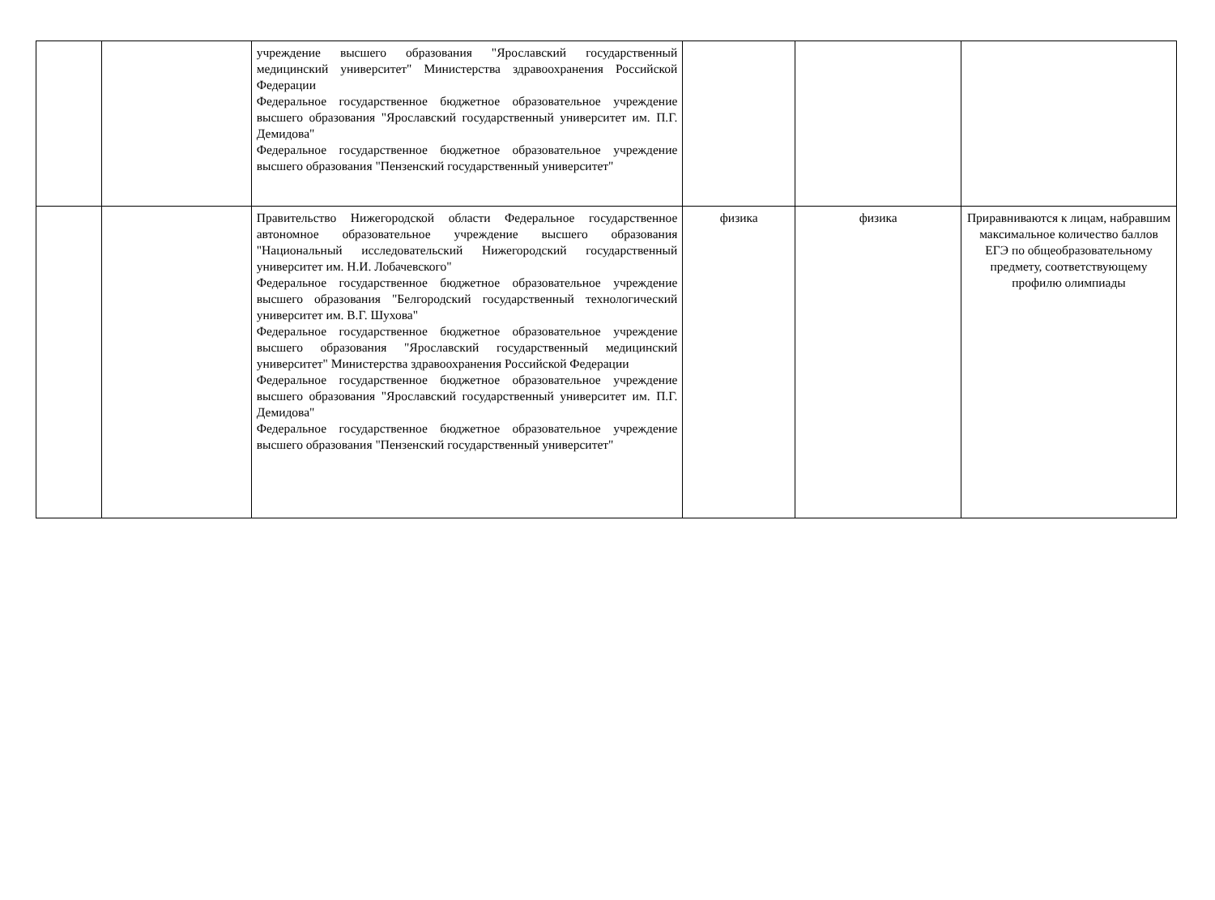| | | учреждение высшего образования "Ярославский государственный медицинский университет" Министерства здравоохранения Российской Федерации Федеральное государственное бюджетное образовательное учреждение высшего образования "Ярославский государственный университет им. П.Г. Демидова" Федеральное государственное бюджетное образовательное учреждение высшего образования "Пензенский государственный университет" | | | |
| | | Правительство Нижегородской области Федеральное государственное автономное образовательное учреждение высшего образования "Национальный исследовательский Нижегородский государственный университет им. Н.И. Лобачевского" Федеральное государственное бюджетное образовательное учреждение высшего образования "Белгородский государственный технологический университет им. В.Г. Шухова" Федеральное государственное бюджетное образовательное учреждение высшего образования "Ярославский государственный медицинский университет" Министерства здравоохранения Российской Федерации Федеральное государственное бюджетное образовательное учреждение высшего образования "Ярославский государственный университет им. П.Г. Демидова" Федеральное государственное бюджетное образовательное учреждение высшего образования "Пензенский государственный университет" | физика | физика | Приравниваются к лицам, набравшим максимальное количество баллов ЕГЭ по общеобразовательному предмету, соответствующему профилю олимпиады |